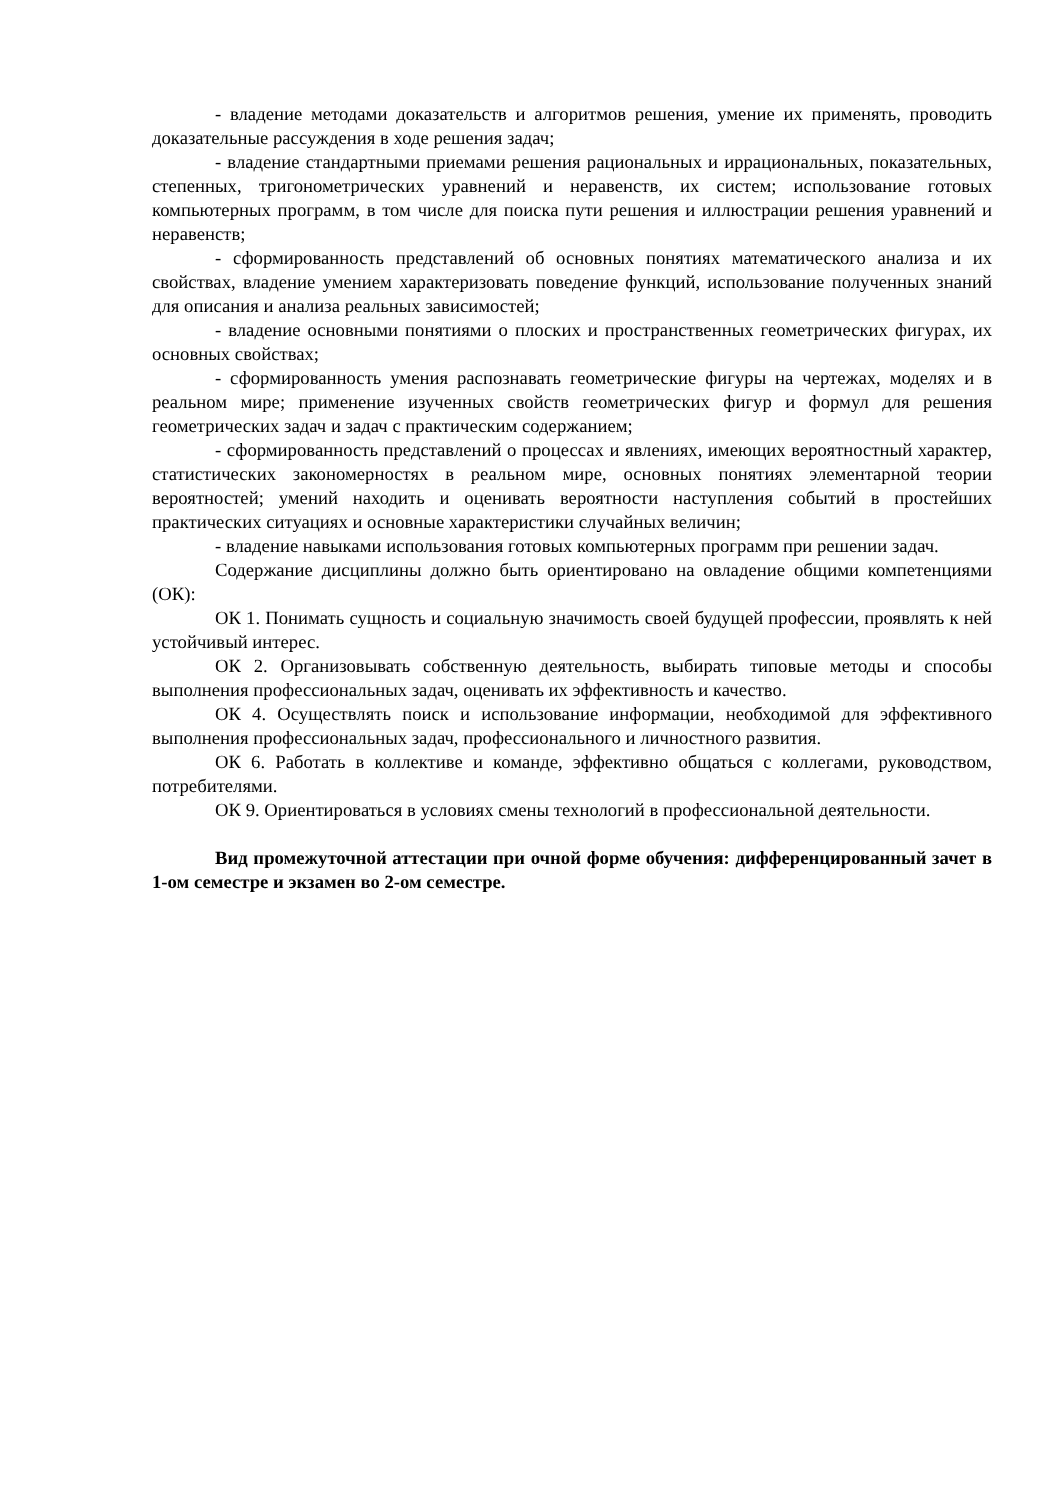- владение методами доказательств и алгоритмов решения, умение их применять, проводить доказательные рассуждения в ходе решения задач;
- владение стандартными приемами решения рациональных и иррациональных, показательных, степенных, тригонометрических уравнений и неравенств, их систем; использование готовых компьютерных программ, в том числе для поиска пути решения и иллюстрации решения уравнений и неравенств;
- сформированность представлений об основных понятиях математического анализа и их свойствах, владение умением характеризовать поведение функций, использование полученных знаний для описания и анализа реальных зависимостей;
- владение основными понятиями о плоских и пространственных геометрических фигурах, их основных свойствах;
- сформированность умения распознавать геометрические фигуры на чертежах, моделях и в реальном мире; применение изученных свойств геометрических фигур и формул для решения геометрических задач и задач с практическим содержанием;
- сформированность представлений о процессах и явлениях, имеющих вероятностный характер, статистических закономерностях в реальном мире, основных понятиях элементарной теории вероятностей; умений находить и оценивать вероятности наступления событий в простейших практических ситуациях и основные характеристики случайных величин;
- владение навыками использования готовых компьютерных программ при решении задач.
Содержание дисциплины должно быть ориентировано на овладение общими компетенциями (ОК):
ОК 1. Понимать сущность и социальную значимость своей будущей профессии, проявлять к ней устойчивый интерес.
ОК 2. Организовывать собственную деятельность, выбирать типовые методы и способы выполнения профессиональных задач, оценивать их эффективность и качество.
ОК 4. Осуществлять поиск и использование информации, необходимой для эффективного выполнения профессиональных задач, профессионального и личностного развития.
ОК 6. Работать в коллективе и команде, эффективно общаться с коллегами, руководством, потребителями.
ОК 9. Ориентироваться в условиях смены технологий в профессиональной деятельности.
Вид промежуточной аттестации при очной форме обучения: дифференцированный зачет в 1-ом семестре и экзамен во 2-ом семестре.